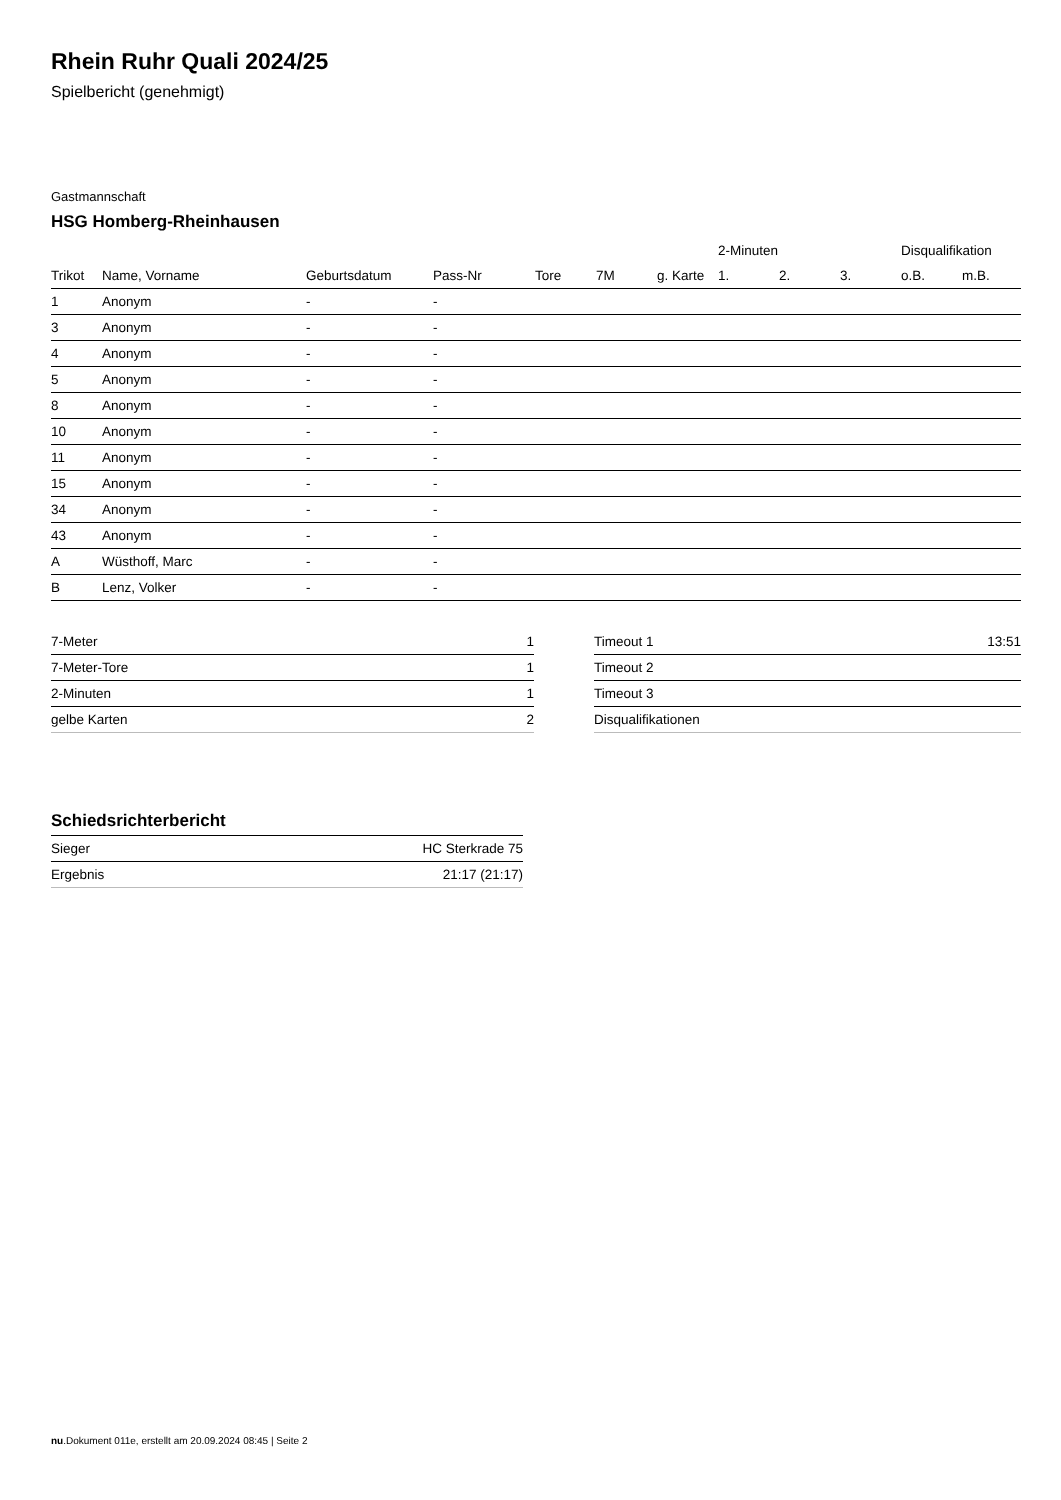Rhein Ruhr Quali 2024/25
Spielbericht (genehmigt)
Gastmannschaft
HSG Homberg-Rheinhausen
| | | | | | | | 2-Minuten | | | Disqualifikation | |
| --- | --- | --- | --- | --- | --- | --- | --- | --- | --- | --- | --- |
| Trikot | Name, Vorname | Geburtsdatum | Pass-Nr | Tore | 7M | g. Karte | 1. | 2. | 3. | o.B. | m.B. |
| 1 | Anonym | - | - | | | | | | | | |
| 3 | Anonym | - | - | | | | | | | | |
| 4 | Anonym | - | - | | | | | | | | |
| 5 | Anonym | - | - | | | | | | | | |
| 8 | Anonym | - | - | | | | | | | | |
| 10 | Anonym | - | - | | | | | | | | |
| 11 | Anonym | - | - | | | | | | | | |
| 15 | Anonym | - | - | | | | | | | | |
| 34 | Anonym | - | - | | | | | | | | |
| 43 | Anonym | - | - | | | | | | | | |
| A | Wüsthoff, Marc | - | - | | | | | | | | |
| B | Lenz, Volker | - | - | | | | | | | | |
| 7-Meter | 1 |
| 7-Meter-Tore | 1 |
| 2-Minuten | 1 |
| gelbe Karten | 2 |
| Timeout 1 | 13:51 |
| Timeout 2 | |
| Timeout 3 | |
| Disqualifikationen | |
Schiedsrichterbericht
| Sieger | HC Sterkrade 75 |
| Ergebnis | 21:17 (21:17) |
nu.Dokument 011e, erstellt am 20.09.2024 08:45 | Seite 2